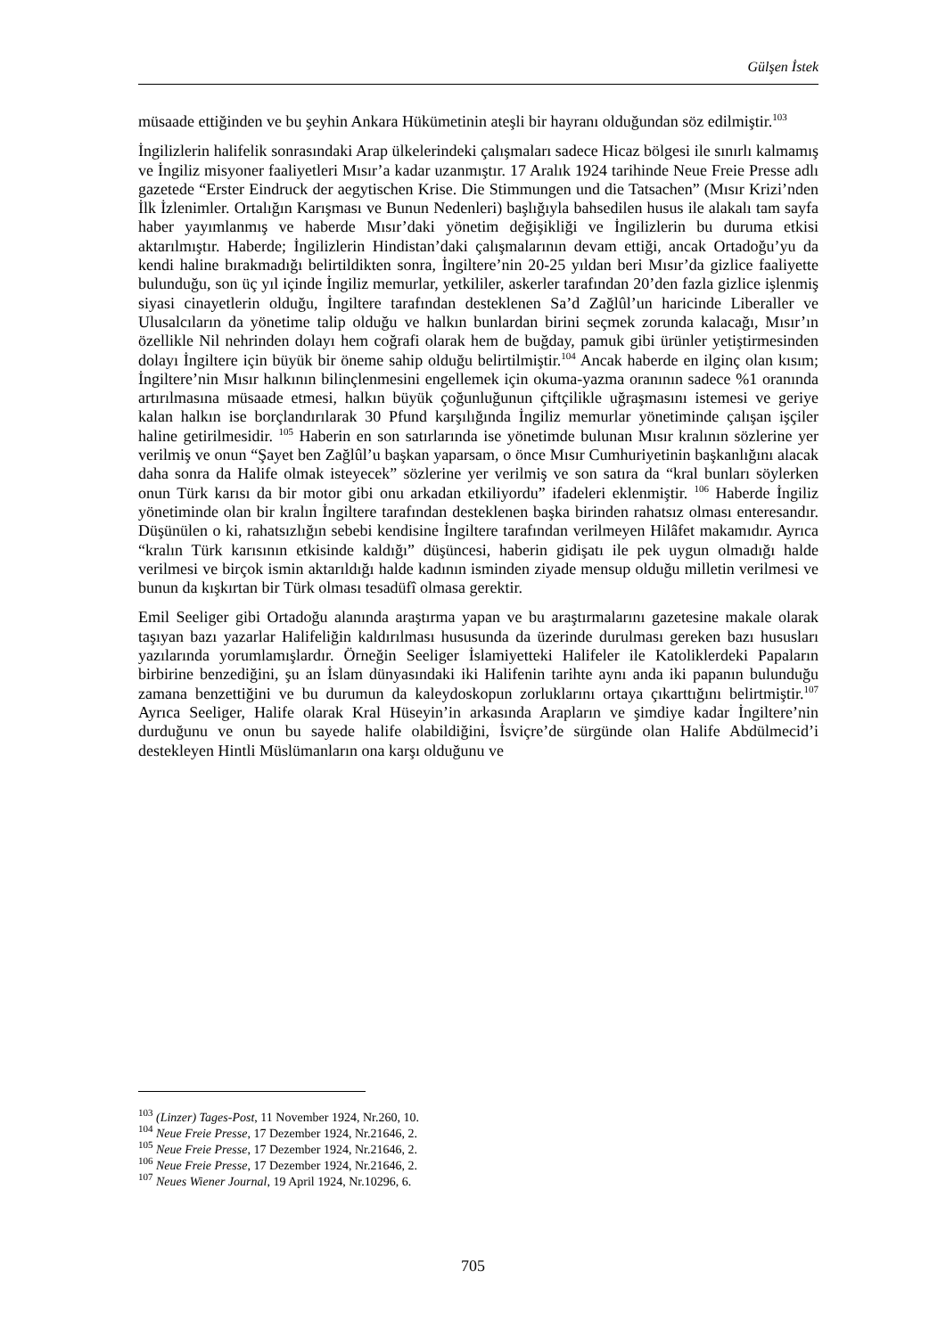Gülşen İstek
müsaade ettiğinden ve bu şeyhin Ankara Hükümetinin ateşli bir hayranı olduğundan söz edilmiştir.<sup>103</sup>
İngilizlerin halifelik sonrasındaki Arap ülkelerindeki çalışmaları sadece Hicaz bölgesi ile sınırlı kalmamış ve İngiliz misyoner faaliyetleri Mısır’a kadar uzanmıştır. 17 Aralık 1924 tarihinde Neue Freie Presse adlı gazetede “Erster Eindruck der aegytischen Krise. Die Stimmungen und die Tatsachen” (Mısır Krizi’nden İlk İzlenimler. Ortalığın Karışması ve Bunun Nedenleri) başlığıyla bahsedilen husus ile alakalı tam sayfa haber yayımlanmış ve haberde Mısır’daki yönetim değişikliği ve İngilizlerin bu duruma etkisi aktarılmıştır. Haberde; İngilizlerin Hindistan’daki çalışmalarının devam ettiği, ancak Ortadoğu’yu da kendi haline bırakmadığı belirtildikten sonra, İngiltere’nin 20-25 yıldan beri Mısır’da gizlice faaliyette bulunduğu, son üç yıl içinde İngiliz memurlar, yetkililer, askerler tarafından 20’den fazla gizlice işlenmiş siyasi cinayetlerin olduğu, İngiltere tarafından desteklenen Sa’d Zağlûl’un haricinde Liberaller ve Ulusalcıların da yönetime talip olduğu ve halkın bunlardan birini seçmek zorunda kalacağı, Mısır’ın özellikle Nil nehrinden dolayı hem coğrafi olarak hem de buğday, pamuk gibi ürünler yetiştirmesinden dolayı İngiltere için büyük bir öneme sahip olduğu belirtilmiştir.<sup>104</sup> Ancak haberde en ilginç olan kısım; İngiltere’nin Mısır halkının bilinçlenmesini engellemek için okuma-yazma oranının sadece %1 oranında artırılmasına müsaade etmesi, halkın büyük çoğunluğunun çiftçilikle uğraşmasını istemesi ve geriye kalan halkın ise borçlandırılarak 30 Pfund karşılığında İngiliz memurlar yönetiminde çalışan işçiler haline getirilmesidir. <sup>105</sup> Haberin en son satırlarında ise yönetimde bulunan Mısır kralının sözlerine yer verilmiş ve onun “Şayet ben Zağlûl’u başkan yaparsam, o önce Mısır Cumhuriyetinin başkanlığını alacak daha sonra da Halife olmak isteyecek” sözlerine yer verilmiş ve son satıra da “kral bunları söylerken onun Türk karısı da bir motor gibi onu arkadan etkiliyordu” ifadeleri eklenmiştir. <sup>106</sup> Haberde İngiliz yönetiminde olan bir kralın İngiltere tarafından desteklenen başka birinden rahatsız olması enteresandır. Düşünülen o ki, rahatsızlığın sebebi kendisine İngiltere tarafından verilmeyen Hilâfet makamıdır. Ayrıca “kralın Türk karısının etkisinde kaldığı” düşüncesi, haberin gidişatı ile pek uygun olmadığı halde verilmesi ve birçok ismin aktarıldığı halde kadının isminden ziyade mensup olduğu milletin verilmesi ve bunun da kışkırtan bir Türk olması tesadüfî olmasa gerektir.
Emil Seeliger gibi Ortadoğu alanında araştırma yapan ve bu araştırmalarını gazetesine makale olarak taşıyan bazı yazarlar Halifeliğin kaldırılması hususunda da üzerinde durulması gereken bazı hususları yazılarında yorumlamışlardır. Örneğin Seeliger İslamiyetteki Halifeler ile Katoliklerdeki Papaların birbirine benzediğini, şu an İslam dünyasındaki iki Halifenin tarihte aynı anda iki papanın bulunduğu zamana benzettiğini ve bu durumun da kaleydoskopun zorluklarını ortaya çıkarttığını belirtmiştir.<sup>107</sup> Ayrıca Seeliger, Halife olarak Kral Hüseyin’in arkasında Arapların ve şimdiye kadar İngiltere’nin durduğunu ve onun bu sayede halife olabildiğini, İsviçre’de sürgünde olan Halife Abdülmecid’i destekleyen Hintli Müslümanların ona karşı olduğunu ve
<sup>103</sup> (Linzer) Tages-Post, 11 November 1924, Nr.260, 10.
<sup>104</sup> Neue Freie Presse, 17 Dezember 1924, Nr.21646, 2.
<sup>105</sup> Neue Freie Presse, 17 Dezember 1924, Nr.21646, 2.
<sup>106</sup> Neue Freie Presse, 17 Dezember 1924, Nr.21646, 2.
<sup>107</sup> Neues Wiener Journal, 19 April 1924, Nr.10296, 6.
705